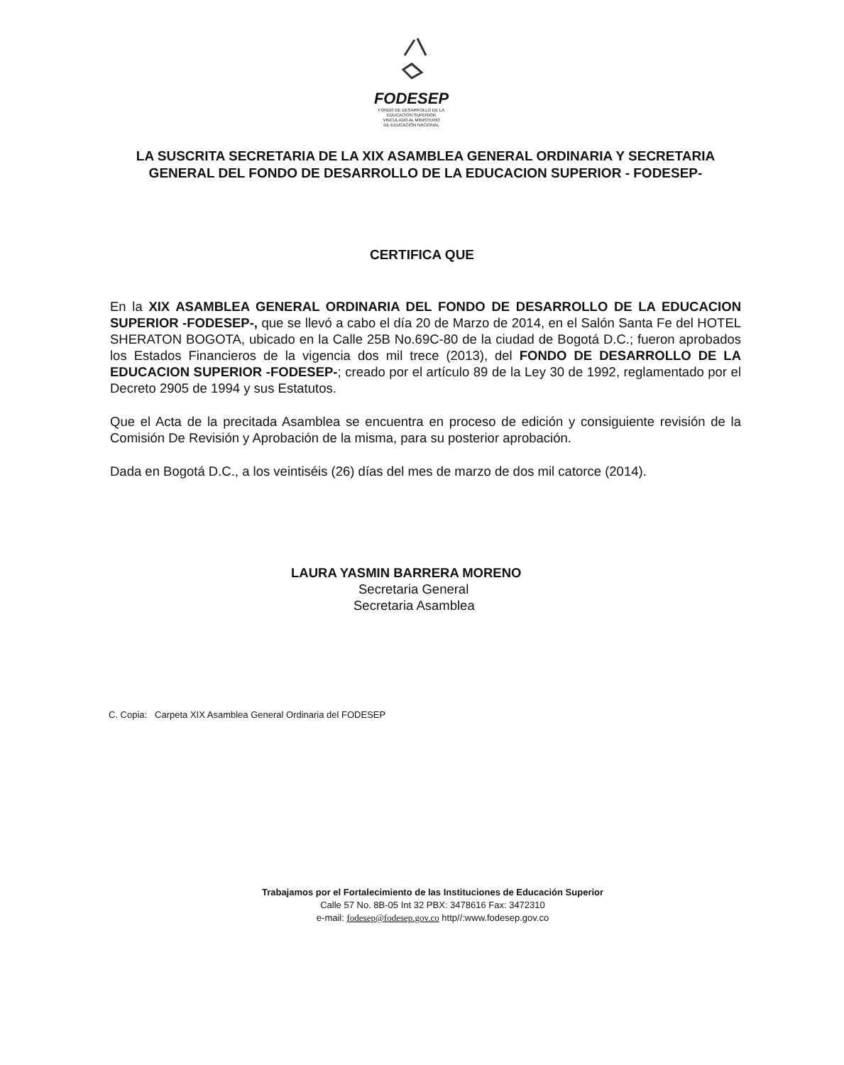FODESEP
FONDO DE DESARROLLO DE LA
EDUCACION SUPERIOR
VINCULADO AL MINISTERIO
DE EDUCACIÓN NACIONAL
LA SUSCRITA SECRETARIA DE LA XIX ASAMBLEA GENERAL ORDINARIA Y SECRETARIA GENERAL DEL FONDO DE DESARROLLO DE LA EDUCACION SUPERIOR - FODESEP-
CERTIFICA QUE
En la XIX ASAMBLEA GENERAL ORDINARIA DEL FONDO DE DESARROLLO DE LA EDUCACION SUPERIOR -FODESEP-, que se llevó a cabo el día 20 de Marzo de 2014, en el Salón Santa Fe del HOTEL SHERATON BOGOTA, ubicado en la Calle 25B No.69C-80 de la ciudad de Bogotá D.C.; fueron aprobados los Estados Financieros de la vigencia dos mil trece (2013), del FONDO DE DESARROLLO DE LA EDUCACION SUPERIOR -FODESEP-; creado por el artículo 89 de la Ley 30 de 1992, reglamentado por el Decreto 2905 de 1994 y sus Estatutos.
Que el Acta de la precitada Asamblea se encuentra en proceso de edición y consiguiente revisión de la Comisión De Revisión y Aprobación de la misma, para su posterior aprobación.
Dada en Bogotá D.C., a los veintiséis (26) días del mes de marzo de dos mil catorce (2014).
LAURA YASMIN BARRERA MORENO
Secretaria General
Secretaria Asamblea
C. Copia: Carpeta XIX Asamblea General Ordinaria del FODESEP
Trabajamos por el Fortalecimiento de las Instituciones de Educación Superior
Calle 57 No. 8B-05 Int 32 PBX: 3478616 Fax: 3472310
e-mail: fodesep@fodesep.gov.co http//:www.fodesep.gov.co